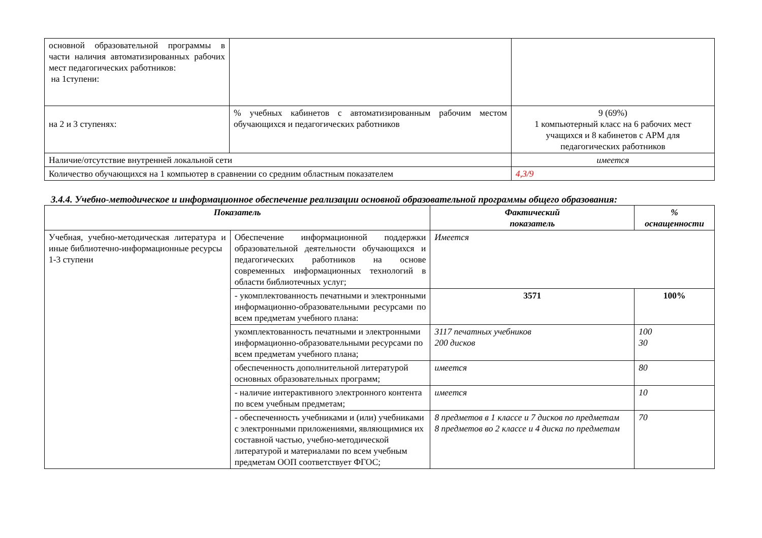| основной образовательной программы в части наличия автоматизированных рабочих мест педагогических работников: на 1ступени: | | |
| на 2 и 3 ступенях: | % учебных кабинетов с автоматизированным рабочим местом обучающихся и педагогических работников | 9 (69%) 1 компьютерный класс на 6 рабочих мест учащихся и 8 кабинетов с АРМ для педагогических работников |
| Наличие/отсутствие внутренней локальной сети | | имеется |
| Количество обучающихся на 1 компьютер в сравнении со средним областным показателем | | 4,3/9 |
3.4.4. Учебно-методическое и информационное обеспечение реализации основной образовательной программы общего образования:
| Показатель | | Фактический показатель | % оснащенности |
| --- | --- | --- | --- |
| Учебная, учебно-методическая литература и иные библиотечно-информационные ресурсы 1-3 ступени | Обеспечение информационной поддержки образовательной деятельности обучающихся и педагогических работников на основе современных информационных технологий в области библиотечных услуг; | Имеется | |
| | - укомплектованность печатными и электронными информационно-образовательными ресурсами по всем предметам учебного плана: | 3571 | 100% |
| | укомплектованность печатными и электронными информационно-образовательными ресурсами по всем предметам учебного плана; | 3117 печатных учебников 200 дисков | 100 30 |
| | обеспеченность дополнительной литературой основных образовательных программ; | имеется | 80 |
| | - наличие интерактивного электронного контента по всем учебным предметам; | имеется | 10 |
| | - обеспеченность учебниками и (или) учебниками с электронными приложениями, являющимися их составной частью, учебно-методической литературой и материалами по всем учебным предметам ООП соответствует ФГОС; | 8 предметов в 1 классе и 7 дисков по предметам 8 предметов во 2 классе и 4 диска по предметам | 70 |